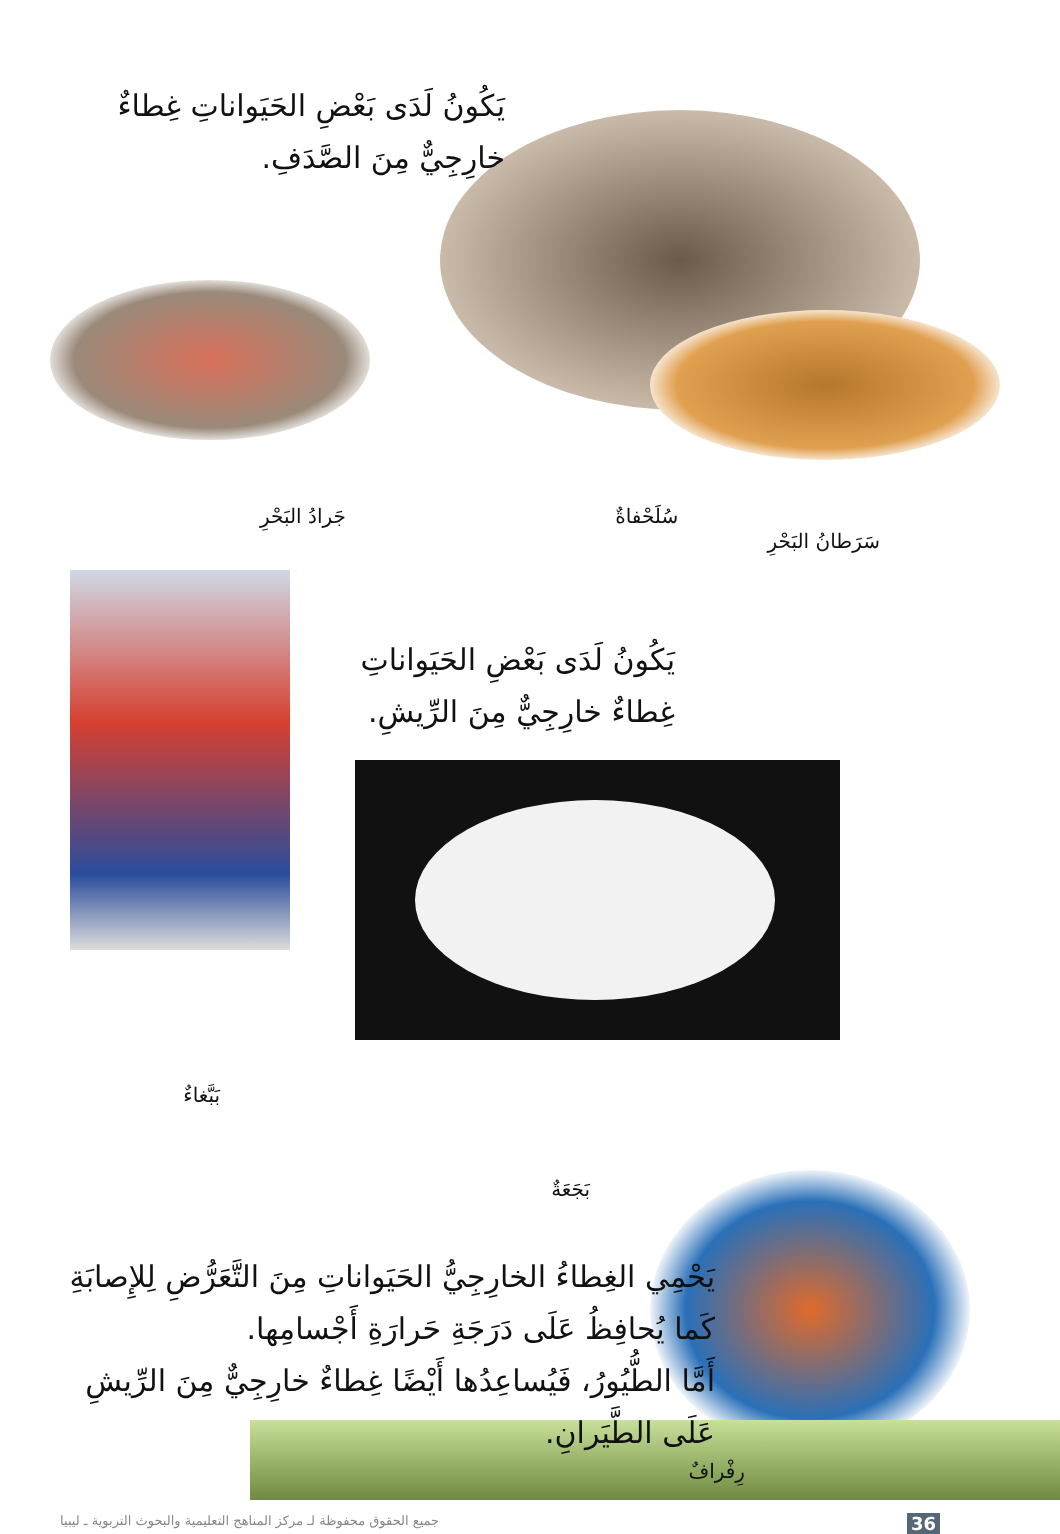يَكُونُ لَدَى بَعْضِ الحَيَواناتِ غِطاءٌ خارِجِيٌّ مِنَ الصَّدَفِ.
سَرَطانُ البَحْرِ سُلَحْفاةٌ جَرادُ البَحْرِ
يَكُونُ لَدَى بَعْضِ الحَيَواناتِ غِطاءٌ خارِجِيٌّ مِنَ الرِّيشِ.
بَبَّغاءٌ
بَجَعَةٌ
يَحْمِي الغِطاءُ الخارِجِيُّ الحَيَواناتِ مِنَ التَّعَرُّضِ لِلإِصابَةِ كَما يُحافِظُ عَلَى دَرَجَةِ حَرارَةِ أَجْسامِها.
أَمَّا الطُّيُورُ، فَيُساعِدُها أَيْضًا غِطاءٌ خارِجِيٌّ مِنَ الرِّيشِ عَلَى الطَّيَرانِ.
رِفْرافٌ
36 جميع الحقوق محفوظة لـ مركز المناهج التعليمية والبحوث التربوية ـ ليبيا